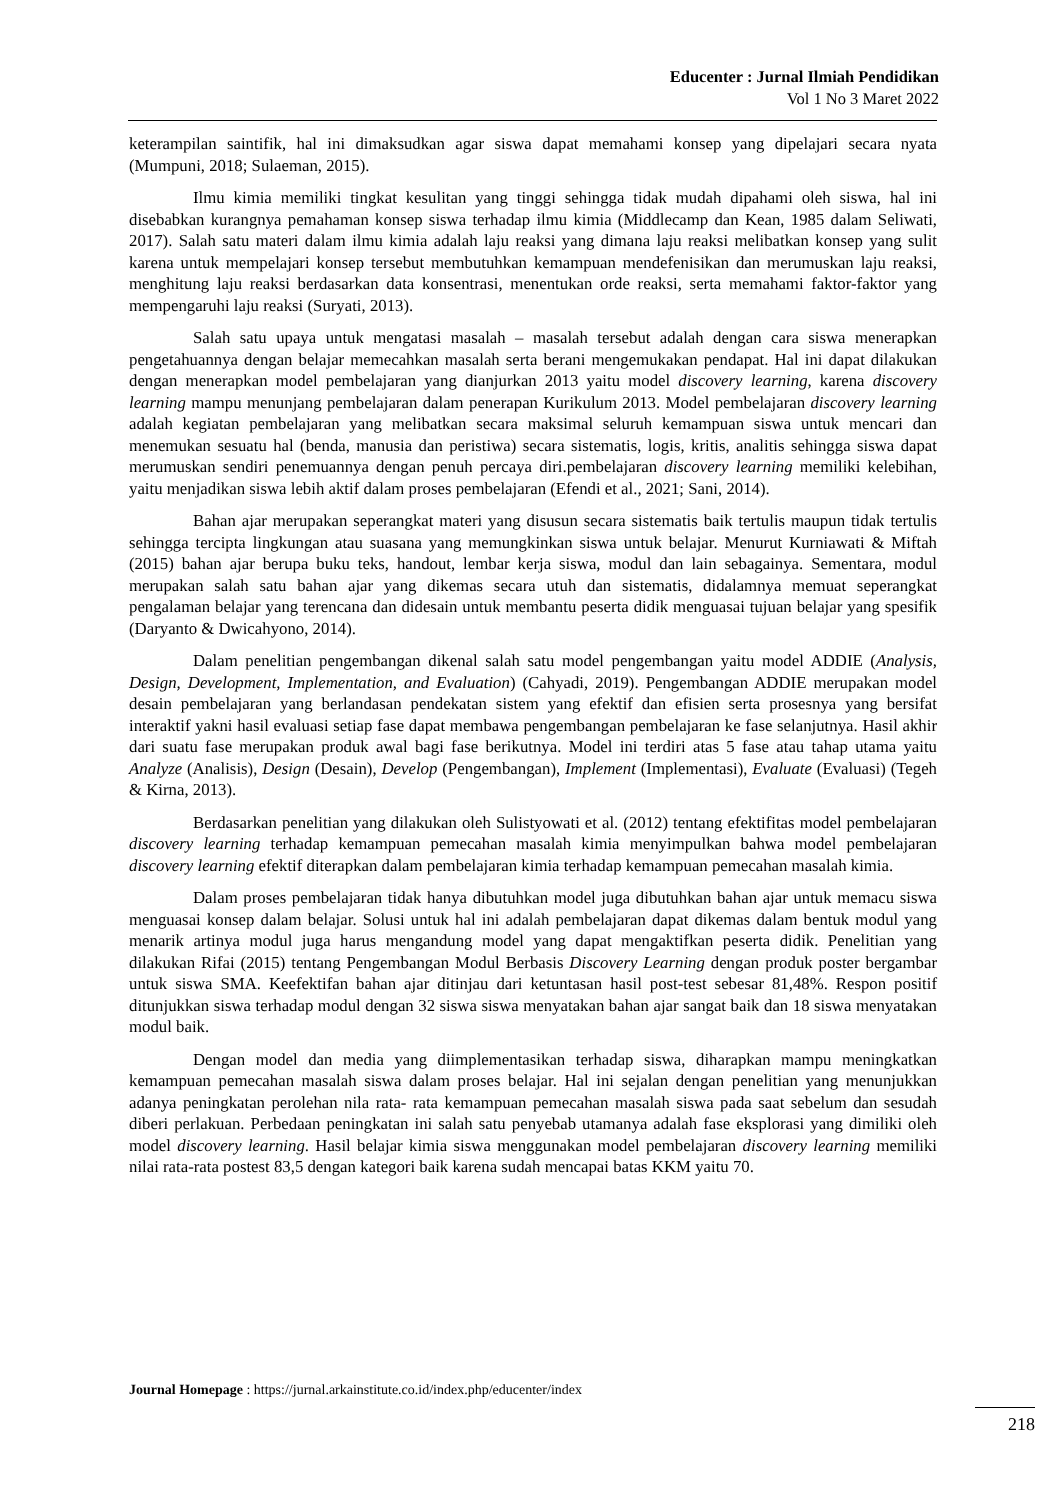Educenter : Jurnal Ilmiah Pendidikan
Vol 1 No 3 Maret 2022
keterampilan saintifik, hal ini dimaksudkan agar siswa dapat memahami konsep yang dipelajari secara nyata (Mumpuni, 2018; Sulaeman, 2015).
Ilmu kimia memiliki tingkat kesulitan yang tinggi sehingga tidak mudah dipahami oleh siswa, hal ini disebabkan kurangnya pemahaman konsep siswa terhadap ilmu kimia (Middlecamp dan Kean, 1985 dalam Seliwati, 2017). Salah satu materi dalam ilmu kimia adalah laju reaksi yang dimana laju reaksi melibatkan konsep yang sulit karena untuk mempelajari konsep tersebut membutuhkan kemampuan mendefenisikan dan merumuskan laju reaksi, menghitung laju reaksi berdasarkan data konsentrasi, menentukan orde reaksi, serta memahami faktor-faktor yang mempengaruhi laju reaksi (Suryati, 2013).
Salah satu upaya untuk mengatasi masalah – masalah tersebut adalah dengan cara siswa menerapkan pengetahuannya dengan belajar memecahkan masalah serta berani mengemukakan pendapat. Hal ini dapat dilakukan dengan menerapkan model pembelajaran yang dianjurkan 2013 yaitu model discovery learning, karena discovery learning mampu menunjang pembelajaran dalam penerapan Kurikulum 2013. Model pembelajaran discovery learning adalah kegiatan pembelajaran yang melibatkan secara maksimal seluruh kemampuan siswa untuk mencari dan menemukan sesuatu hal (benda, manusia dan peristiwa) secara sistematis, logis, kritis, analitis sehingga siswa dapat merumuskan sendiri penemuannya dengan penuh percaya diri.pembelajaran discovery learning memiliki kelebihan, yaitu menjadikan siswa lebih aktif dalam proses pembelajaran (Efendi et al., 2021; Sani, 2014).
Bahan ajar merupakan seperangkat materi yang disusun secara sistematis baik tertulis maupun tidak tertulis sehingga tercipta lingkungan atau suasana yang memungkinkan siswa untuk belajar. Menurut Kurniawati & Miftah (2015) bahan ajar berupa buku teks, handout, lembar kerja siswa, modul dan lain sebagainya. Sementara, modul merupakan salah satu bahan ajar yang dikemas secara utuh dan sistematis, didalamnya memuat seperangkat pengalaman belajar yang terencana dan didesain untuk membantu peserta didik menguasai tujuan belajar yang spesifik (Daryanto & Dwicahyono, 2014).
Dalam penelitian pengembangan dikenal salah satu model pengembangan yaitu model ADDIE (Analysis, Design, Development, Implementation, and Evaluation) (Cahyadi, 2019). Pengembangan ADDIE merupakan model desain pembelajaran yang berlandasan pendekatan sistem yang efektif dan efisien serta prosesnya yang bersifat interaktif yakni hasil evaluasi setiap fase dapat membawa pengembangan pembelajaran ke fase selanjutnya. Hasil akhir dari suatu fase merupakan produk awal bagi fase berikutnya. Model ini terdiri atas 5 fase atau tahap utama yaitu Analyze (Analisis), Design (Desain), Develop (Pengembangan), Implement (Implementasi), Evaluate (Evaluasi) (Tegeh & Kirna, 2013).
Berdasarkan penelitian yang dilakukan oleh Sulistyowati et al. (2012) tentang efektifitas model pembelajaran discovery learning terhadap kemampuan pemecahan masalah kimia menyimpulkan bahwa model pembelajaran discovery learning efektif diterapkan dalam pembelajaran kimia terhadap kemampuan pemecahan masalah kimia.
Dalam proses pembelajaran tidak hanya dibutuhkan model juga dibutuhkan bahan ajar untuk memacu siswa menguasai konsep dalam belajar. Solusi untuk hal ini adalah pembelajaran dapat dikemas dalam bentuk modul yang menarik artinya modul juga harus mengandung model yang dapat mengaktifkan peserta didik. Penelitian yang dilakukan Rifai (2015) tentang Pengembangan Modul Berbasis Discovery Learning dengan produk poster bergambar untuk siswa SMA. Keefektifan bahan ajar ditinjau dari ketuntasan hasil post-test sebesar 81,48%. Respon positif ditunjukkan siswa terhadap modul dengan 32 siswa siswa menyatakan bahan ajar sangat baik dan 18 siswa menyatakan modul baik.
Dengan model dan media yang diimplementasikan terhadap siswa, diharapkan mampu meningkatkan kemampuan pemecahan masalah siswa dalam proses belajar. Hal ini sejalan dengan penelitian yang menunjukkan adanya peningkatan perolehan nila rata- rata kemampuan pemecahan masalah siswa pada saat sebelum dan sesudah diberi perlakuan. Perbedaan peningkatan ini salah satu penyebab utamanya adalah fase eksplorasi yang dimiliki oleh model discovery learning. Hasil belajar kimia siswa menggunakan model pembelajaran discovery learning memiliki nilai rata-rata postest 83,5 dengan kategori baik karena sudah mencapai batas KKM yaitu 70.
Journal Homepage : https://jurnal.arkainstitute.co.id/index.php/educenter/index
218